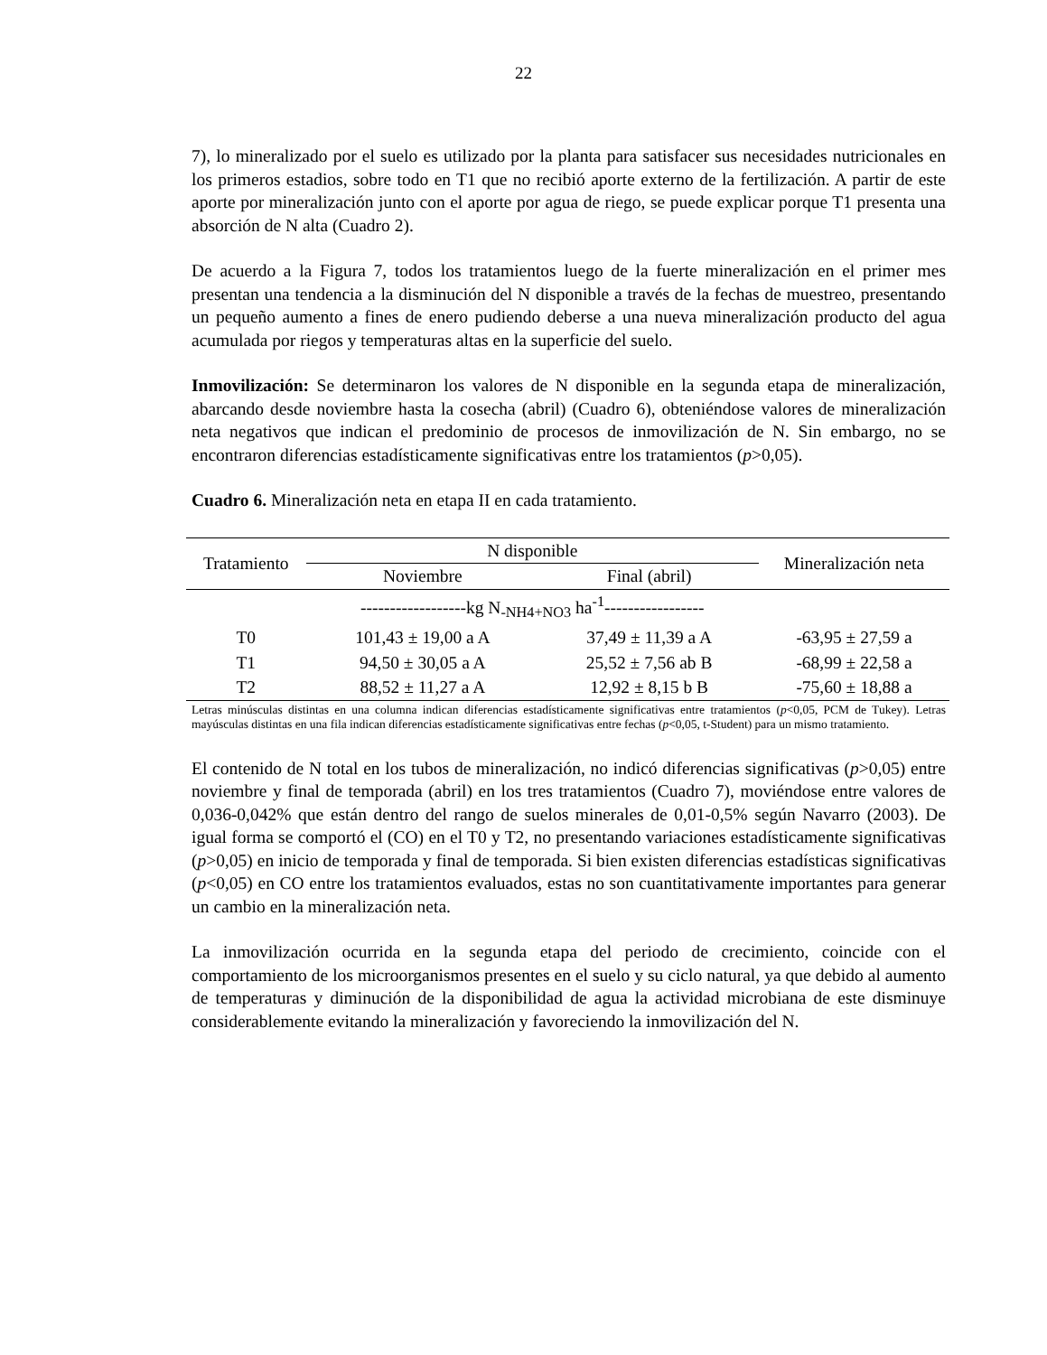22
7), lo mineralizado por el suelo es utilizado por la planta para satisfacer sus necesidades nutricionales en los primeros estadios, sobre todo en T1 que no recibió aporte externo de la fertilización. A partir de este aporte por mineralización junto con el aporte por agua de riego, se puede explicar porque T1 presenta una absorción de N alta (Cuadro 2).
De acuerdo a la Figura 7, todos los tratamientos luego de la fuerte mineralización en el primer mes presentan una tendencia a la disminución del N disponible a través de la fechas de muestreo, presentando un pequeño aumento a fines de enero pudiendo deberse a una nueva mineralización producto del agua acumulada por riegos y temperaturas altas en la superficie del suelo.
Inmovilización: Se determinaron los valores de N disponible en la segunda etapa de mineralización, abarcando desde noviembre hasta la cosecha (abril) (Cuadro 6), obteniéndose valores de mineralización neta negativos que indican el predominio de procesos de inmovilización de N. Sin embargo, no se encontraron diferencias estadísticamente significativas entre los tratamientos (p>0,05).
Cuadro 6. Mineralización neta en etapa II en cada tratamiento.
| Tratamiento | N disponible | | Mineralización neta |
| --- | --- | --- | --- |
| | Noviembre | Final (abril) | |
| | ------------------kg N<sub>-NH4+NO3</sub> ha<sup>-1</sup>----------------- | | |
| T0 | 101,43 ± 19,00 a A | 37,49 ± 11,39 a A | -63,95 ± 27,59 a |
| T1 | 94,50 ± 30,05 a A | 25,52 ± 7,56 ab B | -68,99 ± 22,58 a |
| T2 | 88,52 ± 11,27 a A | 12,92 ± 8,15 b B | -75,60 ± 18,88 a |
Letras minúsculas distintas en una columna indican diferencias estadísticamente significativas entre tratamientos (p<0,05, PCM de Tukey). Letras mayúsculas distintas en una fila indican diferencias estadísticamente significativas entre fechas (p<0,05, t-Student) para un mismo tratamiento.
El contenido de N total en los tubos de mineralización, no indicó diferencias significativas (p>0,05) entre noviembre y final de temporada (abril) en los tres tratamientos (Cuadro 7), moviéndose entre valores de 0,036-0,042% que están dentro del rango de suelos minerales de 0,01-0,5% según Navarro (2003). De igual forma se comportó el (CO) en el T0 y T2, no presentando variaciones estadísticamente significativas (p>0,05) en inicio de temporada y final de temporada. Si bien existen diferencias estadísticas significativas (p<0,05) en CO entre los tratamientos evaluados, estas no son cuantitativamente importantes para generar un cambio en la mineralización neta.
La inmovilización ocurrida en la segunda etapa del periodo de crecimiento, coincide con el comportamiento de los microorganismos presentes en el suelo y su ciclo natural, ya que debido al aumento de temperaturas y diminución de la disponibilidad de agua la actividad microbiana de este disminuye considerablemente evitando la mineralización y favoreciendo la inmovilización del N.